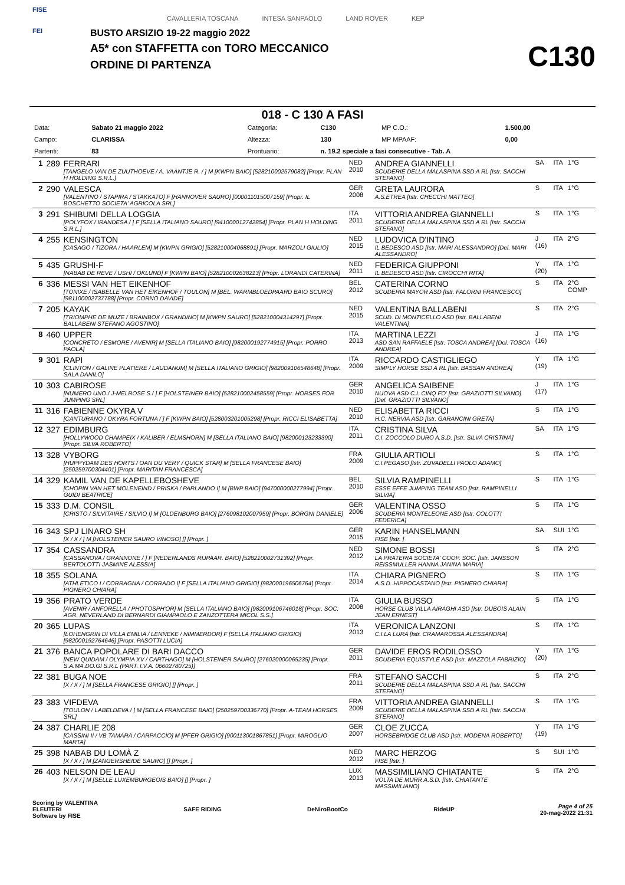FISE
FEI
CAVALLERIA TOSCANA INTESA SANPAOLO LAND ROVER KEP
BUSTO ARSIZIO 19-22 maggio 2022
A5* con STAFFETTA con TORO MECCANICO
ORDINE DI PARTENZA
C130
018 - C 130 A FASI
| Data: | Sabato 21 maggio 2022 | Categoria: | C130 | MP C.O.: | 1.500,00 |
| Campo: | CLARISSA | Altezza: | 130 | MP MPAAF: | 0,00 |
| Partenti: | 83 | Prontuario: | n. 19.2 speciale a fasi consecutive - Tab. A | | |
| 1 | 289 | FERRARI [TANGELO VAN DE ZUUTHOEVE / A. VAANTJE R. / ] M [KWPN BAIO] [528210002579082] [Propr. PLAN H HOLDING S.R.L.] | NED 2010 | ANDREA GIANNELLI SCUDERIE DELLA MALASPINA SSD A RL [Istr. SACCHI STEFANO] | SA | ITA | 1°G |
| 2 | 290 | VALESCA [VALENTINO / STAPIRA / STAKKATO] F [HANNOVER SAURO] [000011015007159] [Propr. IL BOSCHETTO SOCIETA' AGRICOLA SRL] | GER 2008 | GRETA LAURORA A.S.ETREA [Istr. CHECCHI MATTEO] | S | ITA | 1°G |
| 3 | 291 | SHIBUMI DELLA LOGGIA [POLYFOX / IRANDESA / ] F [SELLA ITALIANO SAURO] [941000012742854] [Propr. PLAN H HOLDING S.R.L.] | ITA 2011 | VITTORIA ANDREA GIANNELLI SCUDERIE DELLA MALASPINA SSD A RL [Istr. SACCHI STEFANO] | S | ITA | 1°G |
| 4 | 255 | KENSINGTON [CASAGO / TIZORA / HAARLEM] M [KWPN GRIGIO] [528210004068891] [Propr. MARZOLI GIULIO] | NED 2015 | LUDOVICA D'INTINO IL BEDESCO ASD [Istr. MARI ALESSANDRO] [Del. MARI ALESSANDRO] | J (16) | ITA | 2°G |
| 5 | 435 | GRUSHI-F [NABAB DE REVE / USHI / OKLUND] F [KWPN BAIO] [528210002638213] [Propr. LORANDI CATERINA] | NED 2011 | FEDERICA GIUPPONI IL BEDESCO ASD [Istr. CIROCCHI RITA] | Y (20) | ITA | 1°G |
| 6 | 336 | MESSI VAN HET EIKENHOF [TONIXE / ISABELLE VAN HET EIKENHOF / TOULON] M [BEL. WARMBLOEDPAARD BAIO SCURO] [981100002737788] [Propr. CORNO DAVIDE] | BEL 2012 | CATERINA CORNO SCUDERIA MAYOR ASD [Istr. FALORNI FRANCESCO] | S | ITA | 2°G COMP |
| 7 | 205 | KAYAK [TRIOMPHE DE MUZE / BRAINBOX / GRANDINO] M [KWPN SAURO] [528210004314297] [Propr. BALLABENI STEFANO AGOSTINO] | NED 2015 | VALENTINA BALLABENI SCUD. DI MONTICELLO ASD [Istr. BALLABENI VALENTINA] | S | ITA | 2°G |
| 8 | 460 | UPPER [CONCRETO / ESMORE / AVENIR] M [SELLA ITALIANO BAIO] [982000192774915] [Propr. PORRO PAOLA] | ITA 2013 | MARTINA LEZZI ASD SAN RAFFAELE [Istr. TOSCA ANDREA] [Del. TOSCA ANDREA] | J (16) | ITA | 1°G |
| 9 | 301 | RAPI [CLINTON / GALINE PLATIERE / LAUDANUM] M [SELLA ITALIANO GRIGIO] [982009106548648] [Propr. SALA DANILO] | ITA 2009 | RICCARDO CASTIGLIEGO SIMPLY HORSE SSD A RL [Istr. BASSAN ANDREA] | Y (19) | ITA | 1°G |
| 10 | 303 | CABIROSE [NUMERO UNO / J-MELROSE S / ] F [HOLSTEINER BAIO] [528210002458559] [Propr. HORSES FOR JUMPING SRL] | GER 2010 | ANGELICA SAIBENE NUOVA ASD C.I. CINQ FO' [Istr. GRAZIOTTI SILVANO] [Del. GRAZIOTTI SILVANO] | J (17) | ITA | 1°G |
| 11 | 316 | FABIENNE OKYRA V [CANTURANO / OKYRA FORTUNA / ] F [KWPN BAIO] [528003201005298] [Propr. RICCI ELISABETTA] | NED 2010 | ELISABETTA RICCI H.C. NERVIA ASD [Istr. GARANCINI GRETA] | S | ITA | 1°G |
| 12 | 327 | EDIMBURG [HOLLYWOOD CHAMPEIX / KALIBER / ELMSHORN] M [SELLA ITALIANO BAIO] [982000123233390] [Propr. SILVA ROBERTO] | ITA 2011 | CRISTINA SILVA C.I. ZOCCOLO DURO A.S.D. [Istr. SILVA CRISTINA] | SA | ITA | 1°G |
| 13 | 328 | VYBORG [HUPPYDAM DES HORTS / OAN DU VERY / QUICK STAR] M [SELLA FRANCESE BAIO] [250259700304401] [Propr. MARITAN FRANCESCA] | FRA 2009 | GIULIA ARTIOLI C.I.PEGASO [Istr. ZUVADELLI PAOLO ADAMO] | S | ITA | 1°G |
| 14 | 329 | KAMIL VAN DE KAPELLEBOSHEVE [CHOPIN VAN HET MOLENEIND / PRISKA / PARLANDO I] M [BWP BAIO] [947000000277994] [Propr. GUIDI BEATRICE] | BEL 2010 | SILVIA RAMPINELLI ESSE EFFE JUMPING TEAM ASD [Istr. RAMPINELLI SILVIA] | S | ITA | 1°G |
| 15 | 333 | D.M. CONSIL [CRISTO / SILVITAIRE / SILVIO I] M [OLDENBURG BAIO] [276098102007959] [Propr. BORGNI DANIELE] | GER 2006 | VALENTINA OSSO SCUDERIA MONTELEONE ASD [Istr. COLOTTI FEDERICA] | S | ITA | 1°G |
| 16 | 343 | SPJ LINARO SH [X / X / ] M [HOLSTEINER SAURO VINOSO] [] [Propr. ] | GER 2015 | KARIN HANSELMANN FISE [Istr. ] | SA | SUI | 1°G |
| 17 | 354 | CASSANDRA [CASSANOVA / GRANNONE / ] F [NEDERLANDS RIJPAAR. BAIO] [528210002731392] [Propr. BERTOLOTTI JASMINE ALESSIA] | NED 2012 | SIMONE BOSSI LA PRATERIA SOCIETA' COOP. SOC. [Istr. JANSSON REISSMULLER HANNA JANINA MARIA] | S | ITA | 2°G |
| 18 | 355 | SOLANA [ATHLETICO I / CORRAGNA / CORRADO I] F [SELLA ITALIANO GRIGIO] [982000196506764] [Propr. PIGNERO CHIARA] | ITA 2014 | CHIARA PIGNERO A.S.D. HIPPOCASTANO [Istr. PIGNERO CHIARA] | S | ITA | 1°G |
| 19 | 356 | PRATO VERDE [AVENIR / ANFORELLA / PHOTOSPH'OR] M [SELLA ITALIANO BAIO] [982009106746018] [Propr. SOC. AGR. NEVERLAND DI BERNARDI GIAMPAOLO E ZANZOTTERA MICOL S.S.] | ITA 2008 | GIULIA BUSSO HORSE CLUB VILLA AIRAGHI ASD [Istr. DUBOIS ALAIN JEAN ERNEST] | S | ITA | 1°G |
| 20 | 365 | LUPAS [LOHENGRIN DI VILLA EMILIA / LENNEKE / NIMMERDOR] F [SELLA ITALIANO GRIGIO] [982000192764646] [Propr. PASOTTI LUCIA] | ITA 2013 | VERONICA LANZONI C.I.LA LURA [Istr. CRAMAROSSA ALESSANDRA] | S | ITA | 1°G |
| 21 | 376 | BANCA POPOLARE DI BARI DACCO [NEW QUIDAM / OLYMPIA XV / CARTHAGO] M [HOLSTEINER SAURO] [276020000065235] [Propr. S.A.MA.DO.GI S.R.L (PART. I.V.A. 06602780725)] | GER 2011 | DAVIDE EROS RODILOSSO SCUDERIA EQUISTYLE ASD [Istr. MAZZOLA FABRIZIO] | Y (20) | ITA | 1°G |
| 22 | 381 | BUGA NOE [X / X / ] M [SELLA FRANCESE GRIGIO] [] [Propr. ] | FRA 2011 | STEFANO SACCHI SCUDERIE DELLA MALASPINA SSD A RL [Istr. SACCHI STEFANO] | S | ITA | 2°G |
| 23 | 383 | VIFDEVA [TOULON / LABELDEVA / ] M [SELLA FRANCESE BAIO] [250259700336770] [Propr. A-TEAM HORSES SRL] | FRA 2009 | VITTORIA ANDREA GIANNELLI SCUDERIE DELLA MALASPINA SSD A RL [Istr. SACCHI STEFANO] | S | ITA | 1°G |
| 24 | 387 | CHARLIE 208 [CASSINI II / VB TAMARA / CARPACCIO] M [PFER GRIGIO] [900113001867851] [Propr. MIROGLIO MARTA] | GER 2007 | CLOE ZUCCA HORSEBRIDGE CLUB ASD [Istr. MODENA ROBERTO] | Y (19) | ITA | 1°G |
| 25 | 398 | NABAB DU LOMÀ Z [X / X / ] M [ZANGERSHEIDE SAURO] [] [Propr. ] | NED 2012 | MARC HERZOG FISE [Istr. ] | S | SUI | 1°G |
| 26 | 403 | NELSON DE LEAU [X / X / ] M [SELLE LUXEMBURGEOIS BAIO] [] [Propr. ] | LUX 2013 | MASSIMILIANO CHIATANTE VOLTA DE MURR A.S.D. [Istr. CHIATANTE MASSIMILIANO] | S | ITA | 2°G |
Scoring by VALENTINA
ELEUTERI
Software by FISE
SAFE RIDING DeNiroBootCo RideUP
Page 4 of 25
20-mag-2022 21:31